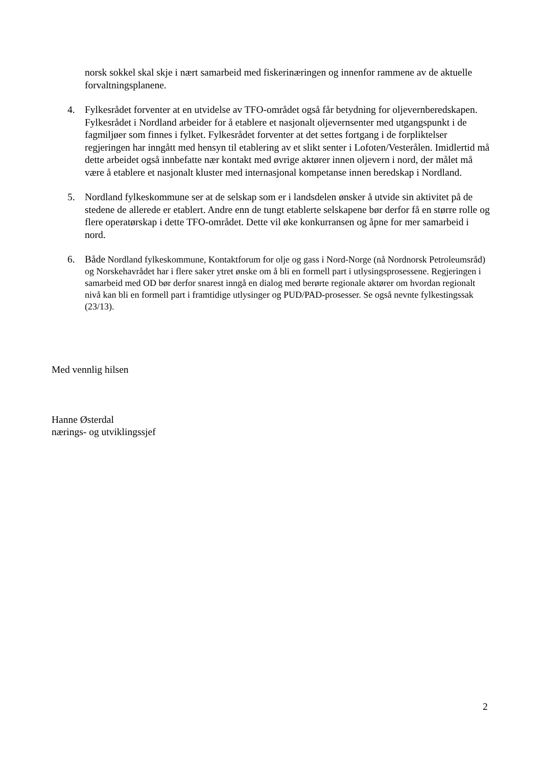norsk sokkel skal skje i nært samarbeid med fiskerinæringen og innenfor rammene av de aktuelle forvaltningsplanene.
4. Fylkesrådet forventer at en utvidelse av TFO-området også får betydning for oljevernberedskapen. Fylkesrådet i Nordland arbeider for å etablere et nasjonalt oljevernsenter med utgangspunkt i de fagmiljøer som finnes i fylket. Fylkesrådet forventer at det settes fortgang i de forpliktelser regjeringen har inngått med hensyn til etablering av et slikt senter i Lofoten/Vesterålen. Imidlertid må dette arbeidet også innbefatte nær kontakt med øvrige aktører innen oljevern i nord, der målet må være å etablere et nasjonalt kluster med internasjonal kompetanse innen beredskap i Nordland.
5. Nordland fylkeskommune ser at de selskap som er i landsdelen ønsker å utvide sin aktivitet på de stedene de allerede er etablert. Andre enn de tungt etablerte selskapene bør derfor få en større rolle og flere operatørskap i dette TFO-området. Dette vil øke konkurransen og åpne for mer samarbeid i nord.
6.
Både Nordland fylkeskommune, Kontaktforum for olje og gass i Nord-Norge (nå Nordnorsk Petroleumsråd) og Norskehavrådet har i flere saker ytret ønske om å bli en formell part i utlysingsprosessene. Regjeringen i samarbeid med OD bør derfor snarest inngå en dialog med berørte regionale aktører om hvordan regionalt nivå kan bli en formell part i framtidige utlysinger og PUD/PAD-prosesser. Se også nevnte fylkestingssak (23/13).
Med vennlig hilsen
Hanne Østerdal
nærings- og utviklingssjef
2